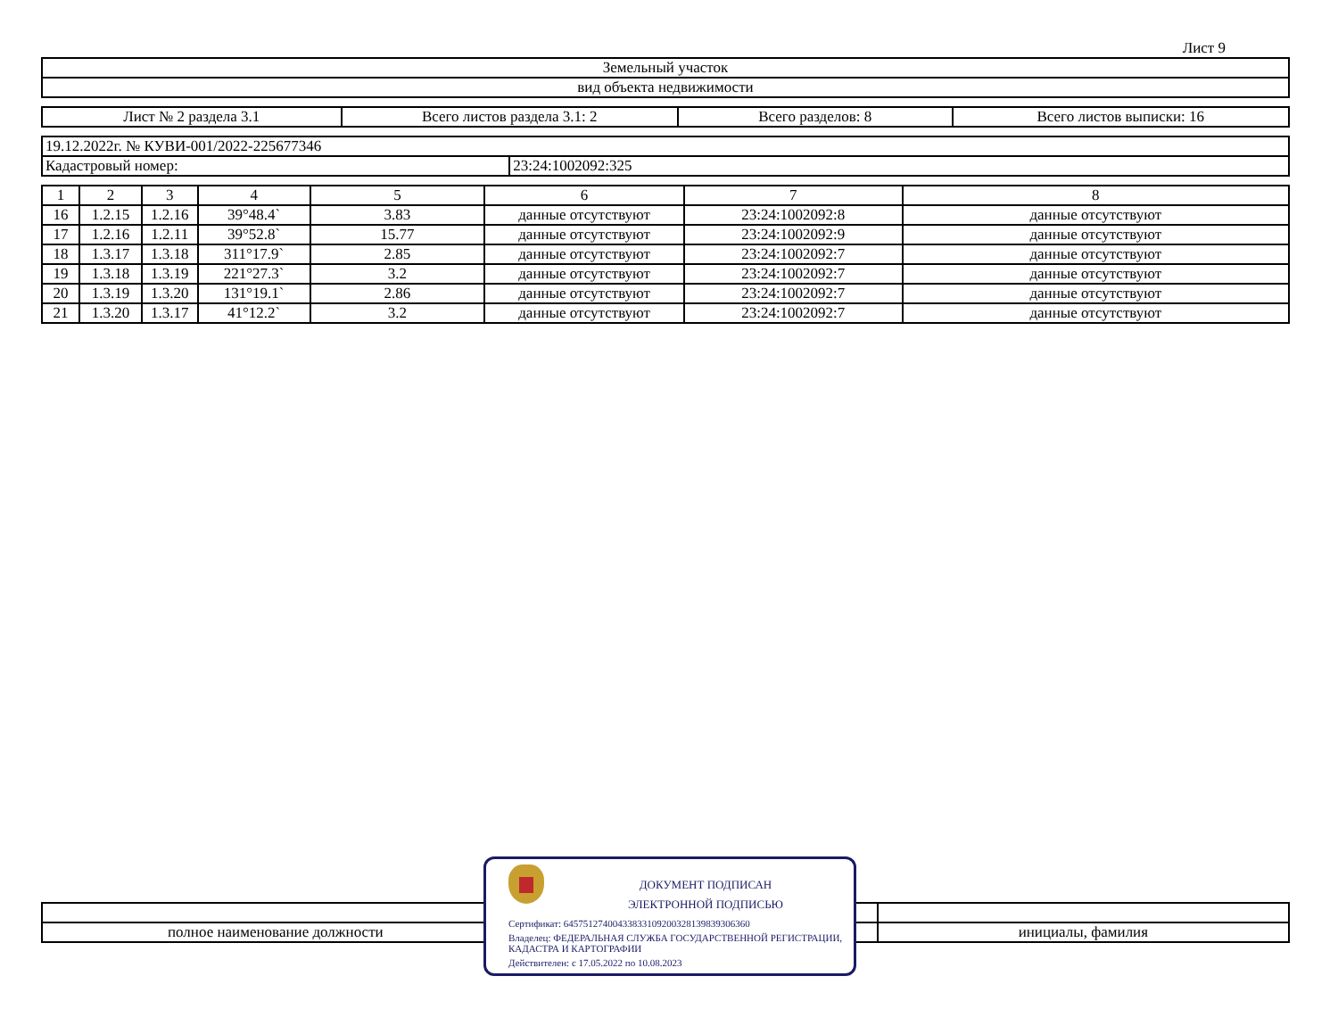Лист 9
| Земельный участок |
| вид объекта недвижимости |
| Лист № 2 раздела 3.1 | Всего листов раздела 3.1: 2 | Всего разделов: 8 | Всего листов выписки: 16 |
| 19.12.2022г. № КУВИ-001/2022-225677346 | |
| Кадастровый номер: | 23:24:1002092:325 |
| 1 | 2 | 3 | 4 | 5 | 6 | 7 | 8 |
| --- | --- | --- | --- | --- | --- | --- | --- |
| 16 | 1.2.15 | 1.2.16 | 39°48.4` | 3.83 | данные отсутствуют | 23:24:1002092:8 | данные отсутствуют |
| 17 | 1.2.16 | 1.2.11 | 39°52.8` | 15.77 | данные отсутствуют | 23:24:1002092:9 | данные отсутствуют |
| 18 | 1.3.17 | 1.3.18 | 311°17.9` | 2.85 | данные отсутствуют | 23:24:1002092:7 | данные отсутствуют |
| 19 | 1.3.18 | 1.3.19 | 221°27.3` | 3.2 | данные отсутствуют | 23:24:1002092:7 | данные отсутствуют |
| 20 | 1.3.19 | 1.3.20 | 131°19.1` | 2.86 | данные отсутствуют | 23:24:1002092:7 | данные отсутствуют |
| 21 | 1.3.20 | 1.3.17 | 41°12.2` | 3.2 | данные отсутствуют | 23:24:1002092:7 | данные отсутствуют |
| полное наименование должности | инициалы, фамилия |
ДОКУМЕНТ ПОДПИСАН
ЭЛЕКТРОННОЙ ПОДПИСЬЮ
Сертификат: 645751274004338331092003281398393063­60
Владелец: ФЕДЕРАЛЬНАЯ СЛУЖБА ГОСУДАРСТВЕННОЙ РЕГИСТРАЦИИ, КАДАСТРА И КАРТОГРАФИИ
Действителен: с 17.05.2022 по 10.08.2023